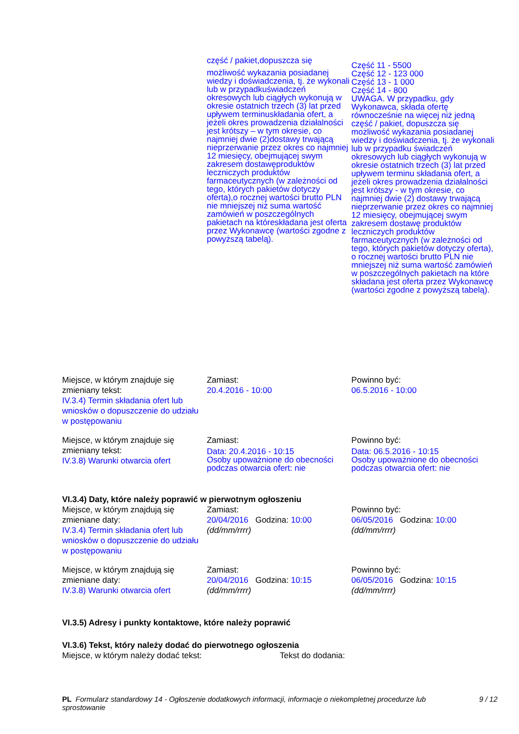część / pakiet,dopuszcza się
możliwość wykazania posiadanej wiedzy i doświadczenia, tj. że wykonali lub w przypadkuświadczeń okresowych lub ciągłych wykonują w okresie ostatnich trzech (3) lat przed upływem terminuskładania ofert, a jeżeli okres prowadzenia działalności jest krótszy – w tym okresie, co najmniej dwie (2)dostawy trwającą nieprzerwanie przez okres co najmniej 12 miesięcy, obejmującej swym zakresem dostawęproduktów leczniczych produktów farmaceutycznych (w zależności od tego, których pakietów dotyczy oferta),o rocznej wartości brutto PLN nie mniejszej niż suma wartość zamówień w poszczególnych pakietach na któreskładana jest oferta przez Wykonawcę (wartości zgodne z powyższą tabelą).
Część 11 - 5500
Część 12 - 123 000
Część 13 - 1 000
Część 14 - 800
UWAGA. W przypadku, gdy Wykonawca, składa ofertę równocześnie na więcej niż jedną część / pakiet, dopuszcza się możliwość wykazania posiadanej wiedzy i doświadczenia, tj. że wykonali lub w przypadku świadczeń okresowych lub ciągłych wykonują w okresie ostatnich trzech (3) lat przed upływem terminu składania ofert, a jeżeli okres prowadzenia działalności jest krótszy - w tym okresie, co najmniej dwie (2) dostawy trwającą nieprzerwanie przez okres co najmniej 12 miesięcy, obejmującej swym zakresem dostawę produktów leczniczych produktów farmaceutycznych (w zależności od tego, których pakietów dotyczy oferta), o rocznej wartości brutto PLN nie mniejszej niż suma wartość zamówień w poszczególnych pakietach na które składana jest oferta przez Wykonawcę (wartości zgodne z powyższą tabelą).
Miejsce, w którym znajduje się zmieniany tekst:
IV.3.4) Termin składania ofert lub wniosków o dopuszczenie do udziału w postępowaniu
Zamiast:
20.4.2016 - 10:00
Powinno być:
06.5.2016 - 10:00
Miejsce, w którym znajduje się zmieniany tekst:
IV.3.8) Warunki otwarcia ofert
Zamiast:
Data: 20.4.2016 - 10:15
Osoby upoważnione do obecności podczas otwarcia ofert: nie
Powinno być:
Data: 06.5.2016 - 10:15
Osoby upoważnione do obecności podczas otwarcia ofert: nie
VI.3.4) Daty, które należy poprawić w pierwotnym ogłoszeniu
Miejsce, w którym znajdują się zmieniane daty:
IV.3.4) Termin składania ofert lub wniosków o dopuszczenie do udziału w postępowaniu
Zamiast:
20/04/2016 Godzina: 10:00
(dd/mm/rrrr)
Powinno być:
06/05/2016 Godzina: 10:00
(dd/mm/rrrr)
Miejsce, w którym znajdują się zmieniane daty:
IV.3.8) Warunki otwarcia ofert
Zamiast:
20/04/2016 Godzina: 10:15
(dd/mm/rrrr)
Powinno być:
06/05/2016 Godzina: 10:15
(dd/mm/rrrr)
VI.3.5) Adresy i punkty kontaktowe, które należy poprawić
VI.3.6) Tekst, który należy dodać do pierwotnego ogłoszenia
Miejsce, w którym należy dodać tekst: Tekst do dodania:
PL Formularz standardowy 14 - Ogłoszenie dodatkowych informacji, informacje o niekompletnej procedurze lub sprostowanie
9 / 12